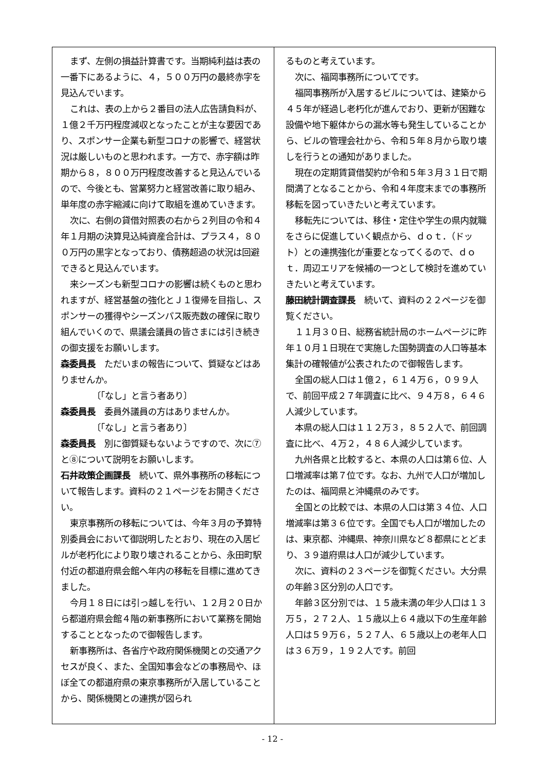まず、左側の損益計算書です。当期純利益は表の一番下にあるように、４，５００万円の最終赤字を見込んでいます。
これは、表の上から２番目の法人広告請負料が、１億２千万円程度減収となったことが主な要因であり、スポンサー企業も新型コロナの影響で、経営状況は厳しいものと思われます。一方で、赤字額は昨期から８，８００万円程度改善すると見込んでいるので、今後とも、営業努力と経営改善に取り組み、単年度の赤字縮減に向けて取組を進めていきます。
次に、右側の貸借対照表の右から２列目の令和４年１月期の決算見込純資産合計は、プラス４，８００万円の黒字となっており、債務超過の状況は回避できると見込んでいます。
来シーズンも新型コロナの影響は続くものと思われますが、経営基盤の強化とＪ１復帰を目指し、スポンサーの獲得やシーズンパス販売数の確保に取り組んでいくので、県議会議員の皆さまには引き続きの御支援をお願いします。
森委員長　ただいまの報告について、質疑などはありませんか。
〔「なし」と言う者あり〕
森委員長　委員外議員の方はありませんか。
〔「なし」と言う者あり〕
森委員長　別に御質疑もないようですので、次に⑦と⑧について説明をお願いします。
石井政策企画課長　続いて、県外事務所の移転について報告します。資料の２１ページをお開きください。
東京事務所の移転については、今年３月の予算特別委員会において御説明したとおり、現在の入居ビルが老朽化により取り壊されることから、永田町駅付近の都道府県会館へ年内の移転を目標に進めてきました。
今月１８日には引っ越しを行い、１２月２０日から都道府県会館４階の新事務所において業務を開始することとなったので御報告します。
新事務所は、各省庁や政府関係機関との交通アクセスが良く、また、全国知事会などの事務局や、ほぼ全ての都道府県の東京事務所が入居していることから、関係機関との連携が図られ
るものと考えています。
次に、福岡事務所についてです。
福岡事務所が入居するビルについては、建築から４５年が経過し老朽化が進んでおり、更新が困難な設備や地下躯体からの漏水等も発生していることから、ビルの管理会社から、令和５年８月から取り壊しを行うとの通知がありました。
現在の定期賃貸借契約が令和５年３月３１日で期間満了となることから、令和４年度末までの事務所移転を図っていきたいと考えています。
移転先については、移住・定住や学生の県内就職をさらに促進していく観点から、ｄｏｔ．（ドット）との連携強化が重要となってくるので、ｄｏｔ．周辺エリアを候補の一つとして検討を進めていきたいと考えています。
藤田統計調査課長　続いて、資料の２２ページを御覧ください。
１１月３０日、総務省統計局のホームページに昨年１０月１日現在で実施した国勢調査の人口等基本集計の確報値が公表されたので御報告します。
全国の総人口は１億２，６１４万６，０９９人で、前回平成２７年調査に比べ、９４万８，６４６人減少しています。
本県の総人口は１１２万３，８５２人で、前回調査に比べ、４万２，４８６人減少しています。
九州各県と比較すると、本県の人口は第６位、人口増減率は第７位です。なお、九州で人口が増加したのは、福岡県と沖縄県のみです。
全国との比較では、本県の人口は第３４位、人口増減率は第３６位です。全国でも人口が増加したのは、東京都、沖縄県、神奈川県など８都県にとどまり、３９道府県は人口が減少しています。
次に、資料の２３ページを御覧ください。大分県の年齢３区分別の人口です。
年齢３区分別では、１５歳未満の年少人口は１３万５，２７２人、１５歳以上６４歳以下の生産年齢人口は５９万６，５２７人、６５歳以上の老年人口は３６万９，１９２人です。前回
- 12 -